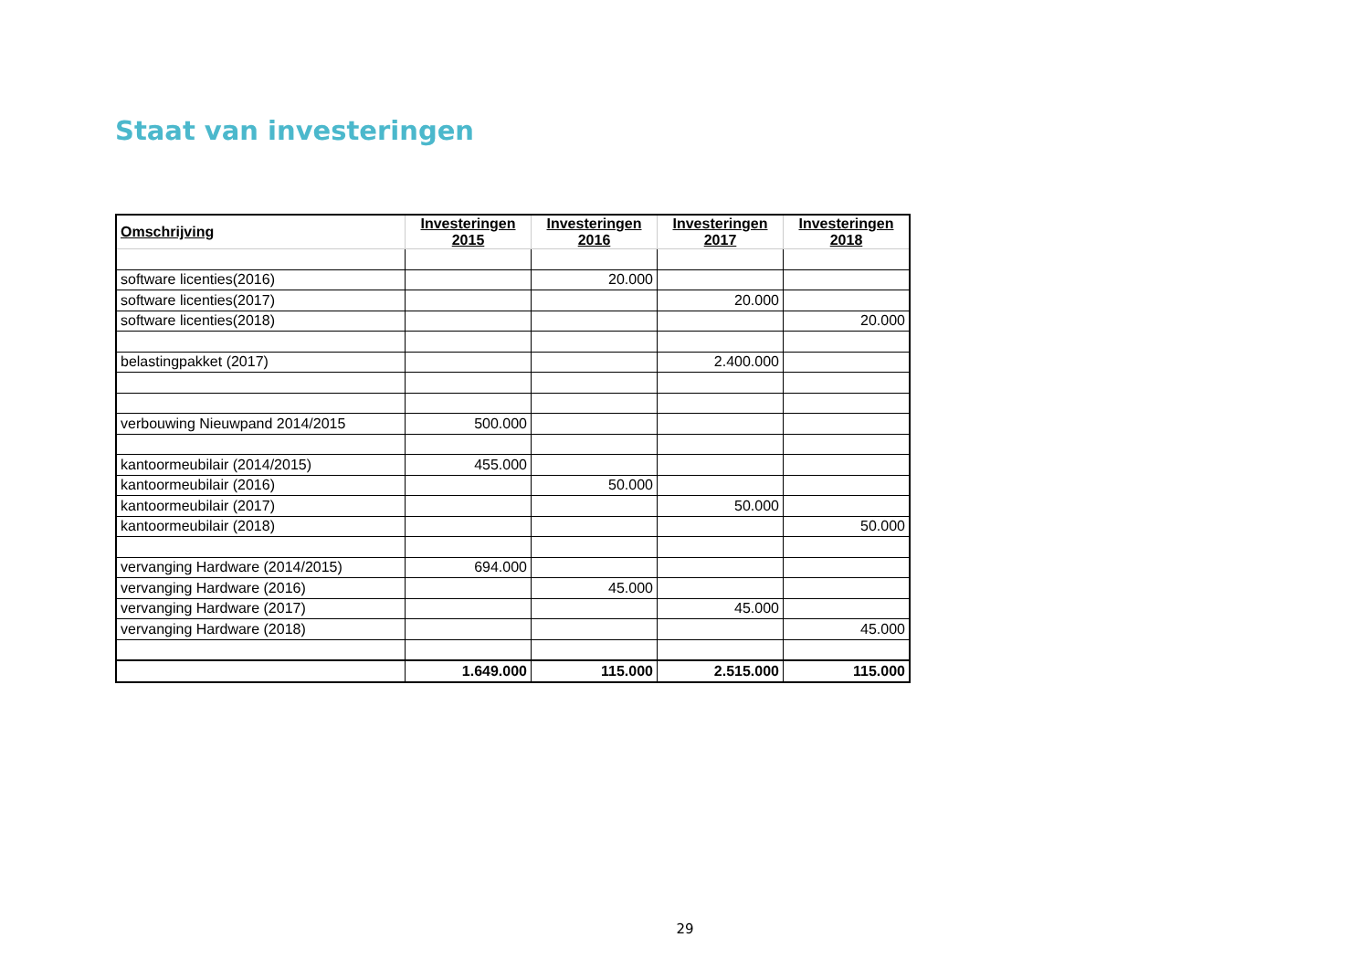Staat van investeringen
| Omschrijving | Investeringen 2015 | Investeringen 2016 | Investeringen 2017 | Investeringen 2018 |
| --- | --- | --- | --- | --- |
| software licenties(2016) | | 20.000 | | |
| software licenties(2017) | | | 20.000 | |
| software licenties(2018) | | | | 20.000 |
| belastingpakket (2017) | | | 2.400.000 | |
| verbouwing Nieuwpand 2014/2015 | 500.000 | | | |
| kantoormeubilair (2014/2015) | 455.000 | | | |
| kantoormeubilair (2016) | | 50.000 | | |
| kantoormeubilair (2017) | | | 50.000 | |
| kantoormeubilair (2018) | | | | 50.000 |
| vervanging Hardware (2014/2015) | 694.000 | | | |
| vervanging Hardware (2016) | | 45.000 | | |
| vervanging Hardware (2017) | | | 45.000 | |
| vervanging Hardware (2018) | | | | 45.000 |
| | 1.649.000 | 115.000 | 2.515.000 | 115.000 |
29